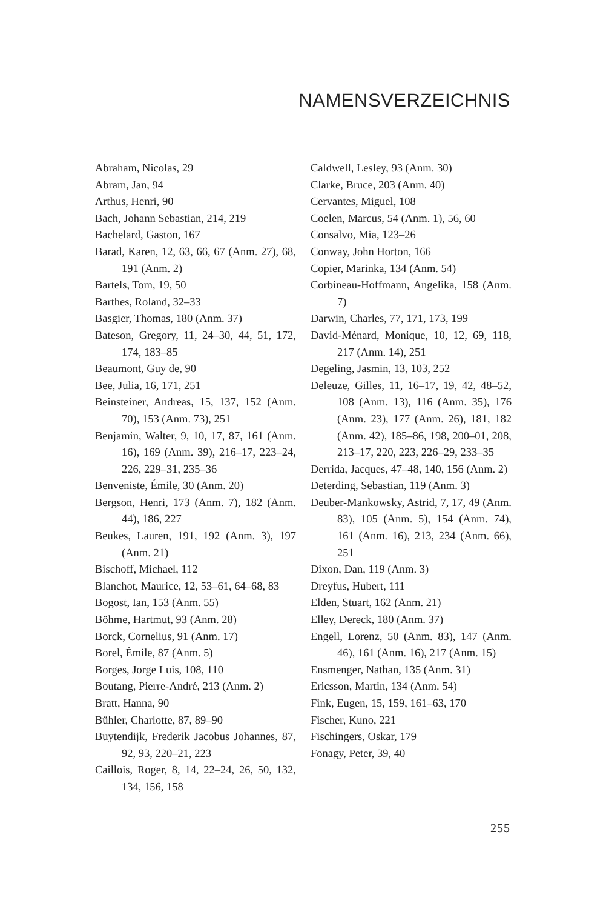NAMENSVERZEICHNIS
Abraham, Nicolas, 29
Abram, Jan, 94
Arthus, Henri, 90
Bach, Johann Sebastian, 214, 219
Bachelard, Gaston, 167
Barad, Karen, 12, 63, 66, 67 (Anm. 27), 68, 191 (Anm. 2)
Bartels, Tom, 19, 50
Barthes, Roland, 32–33
Basgier, Thomas, 180 (Anm. 37)
Bateson, Gregory, 11, 24–30, 44, 51, 172, 174, 183–85
Beaumont, Guy de, 90
Bee, Julia, 16, 171, 251
Beinsteiner, Andreas, 15, 137, 152 (Anm. 70), 153 (Anm. 73), 251
Benjamin, Walter, 9, 10, 17, 87, 161 (Anm. 16), 169 (Anm. 39), 216–17, 223–24, 226, 229–31, 235–36
Benveniste, Émile, 30 (Anm. 20)
Bergson, Henri, 173 (Anm. 7), 182 (Anm. 44), 186, 227
Beukes, Lauren, 191, 192 (Anm. 3), 197 (Anm. 21)
Bischoff, Michael, 112
Blanchot, Maurice, 12, 53–61, 64–68, 83
Bogost, Ian, 153 (Anm. 55)
Böhme, Hartmut, 93 (Anm. 28)
Borck, Cornelius, 91 (Anm. 17)
Borel, Émile, 87 (Anm. 5)
Borges, Jorge Luis, 108, 110
Boutang, Pierre-André, 213 (Anm. 2)
Bratt, Hanna, 90
Bühler, Charlotte, 87, 89–90
Buytendijk, Frederik Jacobus Johannes, 87, 92, 93, 220–21, 223
Caillois, Roger, 8, 14, 22–24, 26, 50, 132, 134, 156, 158
Caldwell, Lesley, 93 (Anm. 30)
Clarke, Bruce, 203 (Anm. 40)
Cervantes, Miguel, 108
Coelen, Marcus, 54 (Anm. 1), 56, 60
Consalvo, Mia, 123–26
Conway, John Horton, 166
Copier, Marinka, 134 (Anm. 54)
Corbineau-Hoffmann, Angelika, 158 (Anm. 7)
Darwin, Charles, 77, 171, 173, 199
David-Ménard, Monique, 10, 12, 69, 118, 217 (Anm. 14), 251
Degeling, Jasmin, 13, 103, 252
Deleuze, Gilles, 11, 16–17, 19, 42, 48–52, 108 (Anm. 13), 116 (Anm. 35), 176 (Anm. 23), 177 (Anm. 26), 181, 182 (Anm. 42), 185–86, 198, 200–01, 208, 213–17, 220, 223, 226–29, 233–35
Derrida, Jacques, 47–48, 140, 156 (Anm. 2)
Deterding, Sebastian, 119 (Anm. 3)
Deuber-Mankowsky, Astrid, 7, 17, 49 (Anm. 83), 105 (Anm. 5), 154 (Anm. 74), 161 (Anm. 16), 213, 234 (Anm. 66), 251
Dixon, Dan, 119 (Anm. 3)
Dreyfus, Hubert, 111
Elden, Stuart, 162 (Anm. 21)
Elley, Dereck, 180 (Anm. 37)
Engell, Lorenz, 50 (Anm. 83), 147 (Anm. 46), 161 (Anm. 16), 217 (Anm. 15)
Ensmenger, Nathan, 135 (Anm. 31)
Ericsson, Martin, 134 (Anm. 54)
Fink, Eugen, 15, 159, 161–63, 170
Fischer, Kuno, 221
Fischingers, Oskar, 179
Fonagy, Peter, 39, 40
255